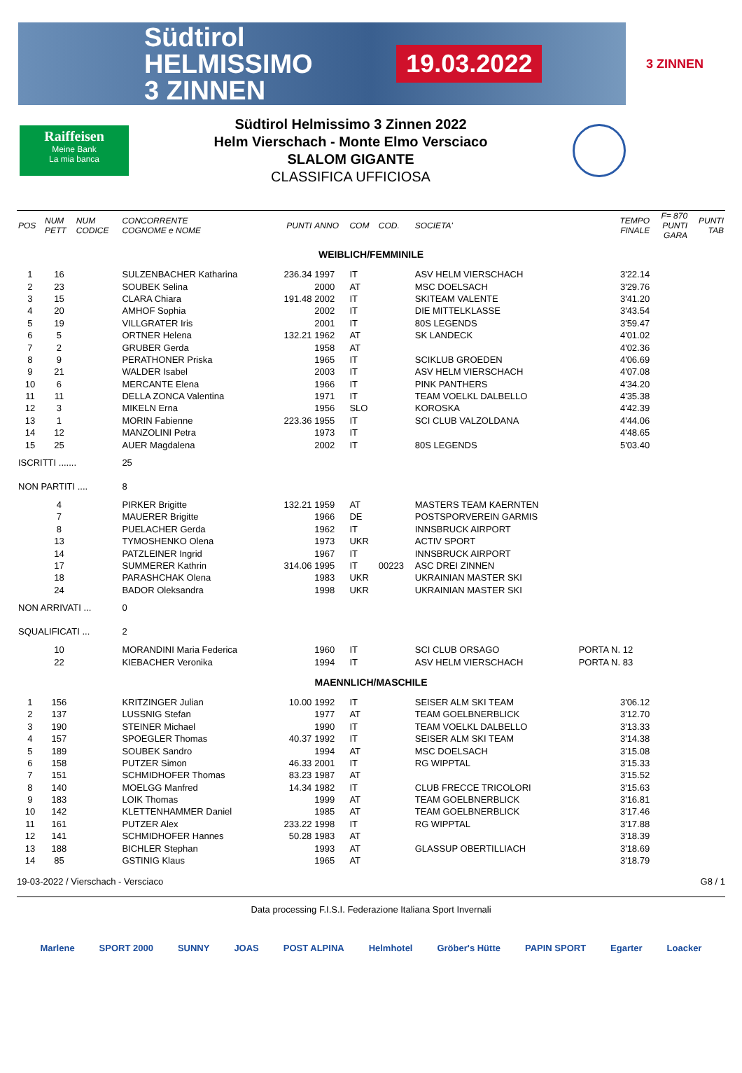Südtirol
HELMISSIMO
3 ZINNEN
19.03.2022
3 ZINNEN
Raiffeisen
Meine Bank
La mia banca
Südtirol Helmissimo 3 Zinnen 2022
Helm Vierschach - Monte Elmo Versciaco
SLALOM GIGANTE
CLASSIFICA UFFICIOSA
| POS | NUM PETT | NUM CODICE | CONCORRENTE COGNOME e NOME | PUNTI | ANNO | COM | COD. | SOCIETA' | TEMPO FINALE | F= 870 PUNTI GARA | PUNTI TAB |
| --- | --- | --- | --- | --- | --- | --- | --- | --- | --- | --- | --- |
| WEIBLICH/FEMMINILE | | | | | | | | | | | |
| 1 | 16 | | SULZENBACHER Katharina | 236.34 | 1997 | IT | | ASV HELM VIERSCHACH | 3'22.14 | | |
| 2 | 23 | | SOUBEK Selina | | 2000 | AT | | MSC DOELSACH | 3'29.76 | | |
| 3 | 15 | | CLARA Chiara | 191.48 | 2002 | IT | | SKITEAM VALENTE | 3'41.20 | | |
| 4 | 20 | | AMHOF Sophia | | 2002 | IT | | DIE MITTELKLASSE | 3'43.54 | | |
| 5 | 19 | | VILLGRATER Iris | | 2001 | IT | | 80S LEGENDS | 3'59.47 | | |
| 6 | 5 | | ORTNER Helena | 132.21 | 1962 | AT | | SK LANDECK | 4'01.02 | | |
| 7 | 2 | | GRUBER Gerda | | 1958 | AT | | | 4'02.36 | | |
| 8 | 9 | | PERATHONER Priska | | 1965 | IT | | SCIKLUB GROEDEN | 4'06.69 | | |
| 9 | 21 | | WALDER Isabel | | 2003 | IT | | ASV HELM VIERSCHACH | 4'07.08 | | |
| 10 | 6 | | MERCANTE Elena | | 1966 | IT | | PINK PANTHERS | 4'34.20 | | |
| 11 | 11 | | DELLA ZONCA Valentina | | 1971 | IT | | TEAM VOELKL DALBELLO | 4'35.38 | | |
| 12 | 3 | | MIKELN Erna | | 1956 | SLO | | KOROSKA | 4'42.39 | | |
| 13 | 1 | | MORIN Fabienne | 223.36 | 1955 | IT | | SCI CLUB VALZOLDANA | 4'44.06 | | |
| 14 | 12 | | MANZOLINI Petra | | 1973 | IT | | | 4'48.65 | | |
| 15 | 25 | | AUER Magdalena | | 2002 | IT | | 80S LEGENDS | 5'03.40 | | |
| ISCRITTI ....... | | | 25 | | | | | | | | |
| NON PARTITI .... | | | 8 | | | | | | | | |
| | 4 | | PIRKER Brigitte | 132.21 | 1959 | AT | | MASTERS TEAM KAERNTEN | | | |
| | 7 | | MAUERER Brigitte | | 1966 | DE | | POSTSPORVEREIN GARMIS | | | |
| | 8 | | PUELACHER Gerda | | 1962 | IT | | INNSBRUCK AIRPORT | | | |
| | 13 | | TYMOSHENKO Olena | | 1973 | UKR | | ACTIV SPORT | | | |
| | 14 | | PATZLEINER Ingrid | | 1967 | IT | | INNSBRUCK AIRPORT | | | |
| | 17 | | SUMMERER Kathrin | 314.06 | 1995 | IT | 00223 | ASC DREI ZINNEN | | | |
| | 18 | | PARASHCHAK Olena | | 1983 | UKR | | UKRAINIAN MASTER SKI | | | |
| | 24 | | BADOR Oleksandra | | 1998 | UKR | | UKRAINIAN MASTER SKI | | | |
| NON ARRIVATI ... | | | 0 | | | | | | | | |
| SQUALIFICATI ... | | | 2 | | | | | | | | |
| | 10 | | MORANDINI Maria Federica | | 1960 | IT | | SCI CLUB ORSAGO | PORTA N. 12 | | |
| | 22 | | KIEBACHER Veronika | | 1994 | IT | | ASV HELM VIERSCHACH | PORTA N. 83 | | |
| MAENNLICH/MASCHILE | | | | | | | | | | | |
| 1 | 156 | | KRITZINGER Julian | 10.00 | 1992 | IT | | SEISER ALM SKI TEAM | 3'06.12 | | |
| 2 | 137 | | LUSSNIG Stefan | | 1977 | AT | | TEAM GOELBNERBLICK | 3'12.70 | | |
| 3 | 190 | | STEINER Michael | | 1990 | IT | | TEAM VOELKL DALBELLO | 3'13.33 | | |
| 4 | 157 | | SPOEGLER Thomas | 40.37 | 1992 | IT | | SEISER ALM SKI TEAM | 3'14.38 | | |
| 5 | 189 | | SOUBEK Sandro | | 1994 | AT | | MSC DOELSACH | 3'15.08 | | |
| 6 | 158 | | PUTZER Simon | 46.33 | 2001 | IT | | RG WIPPTAL | 3'15.33 | | |
| 7 | 151 | | SCHMIDHOFER Thomas | 83.23 | 1987 | AT | | | 3'15.52 | | |
| 8 | 140 | | MOELGG Manfred | 14.34 | 1982 | IT | | CLUB FRECCE TRICOLORI | 3'15.63 | | |
| 9 | 183 | | LOIK Thomas | | 1999 | AT | | TEAM GOELBNERBLICK | 3'16.81 | | |
| 10 | 142 | | KLETTENHAMMER Daniel | | 1985 | AT | | TEAM GOELBNERBLICK | 3'17.46 | | |
| 11 | 161 | | PUTZER Alex | 233.22 | 1998 | IT | | RG WIPPTAL | 3'17.88 | | |
| 12 | 141 | | SCHMIDHOFER Hannes | 50.28 | 1983 | AT | | | 3'18.39 | | |
| 13 | 188 | | BICHLER Stephan | | 1993 | AT | | GLASSUP OBERTILLIACH | 3'18.69 | | |
| 14 | 85 | | GSTINIG Klaus | | 1965 | AT | | | 3'18.79 | | |
19-03-2022 / Vierschach - Versciaco G8 / 1
Data processing F.I.S.I. Federazione Italiana Sport Invernali
Marlene SPORT 2000 SUNNY JOAS POST ALPINA Helmhotel Gröber's Hütte PAPIN SPORT Egarter Loacker